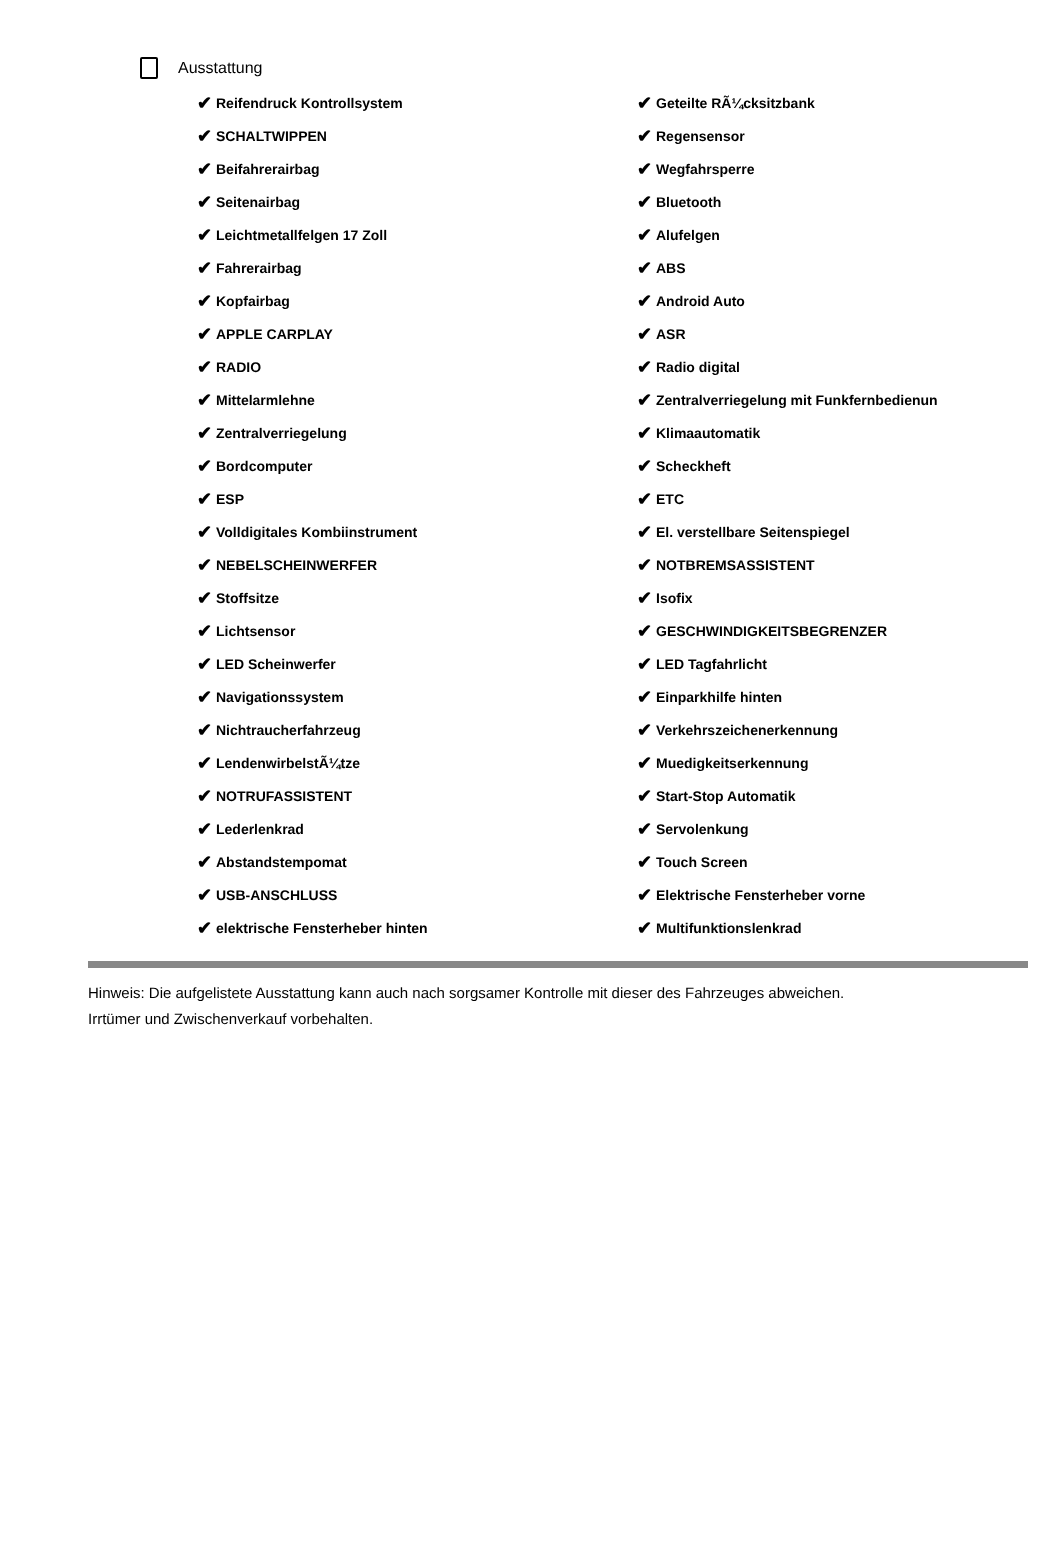Ausstattung
✔ Reifendruck Kontrollsystem
✔ SCHALTWIPPEN
✔ Beifahrerairbag
✔ Seitenairbag
✔ Leichtmetallfelgen 17 Zoll
✔ Fahrerairbag
✔ Kopfairbag
✔ APPLE CARPLAY
✔ RADIO
✔ Mittelarmlehne
✔ Zentralverriegelung
✔ Bordcomputer
✔ ESP
✔ Volldigitales Kombiinstrument
✔ NEBELSCHEINWERFER
✔ Stoffsitze
✔ Lichtsensor
✔ LED Scheinwerfer
✔ Navigationssystem
✔ Nichtraucherfahrzeug
✔ LendenwirbelstÃ¼tze
✔ NOTRUFASSISTENT
✔ Lederlenkrad
✔ Abstandstempomat
✔ USB-ANSCHLUSS
✔ elektrische Fensterheber hinten
✔ Geteilte RÃ¼cksitzbank
✔ Regensensor
✔ Wegfahrsperre
✔ Bluetooth
✔ Alufelgen
✔ ABS
✔ Android Auto
✔ ASR
✔ Radio digital
✔ Zentralverriegelung mit Funkfernbedienun
✔ Klimaautomatik
✔ Scheckheft
✔ ETC
✔ El. verstellbare Seitenspiegel
✔ NOTBREMSASSISTENT
✔ Isofix
✔ GESCHWINDIGKEITSBEGRENZER
✔ LED Tagfahrlicht
✔ Einparkhilfe hinten
✔ Verkehrszeichenerkennung
✔ Muedigkeitserkennung
✔ Start-Stop Automatik
✔ Servolenkung
✔ Touch Screen
✔ Elektrische Fensterheber vorne
✔ Multifunktionslenkrad
Hinweis: Die aufgelistete Ausstattung kann auch nach sorgsamer Kontrolle mit dieser des Fahrzeuges abweichen. Irrtümer und Zwischenverkauf vorbehalten.